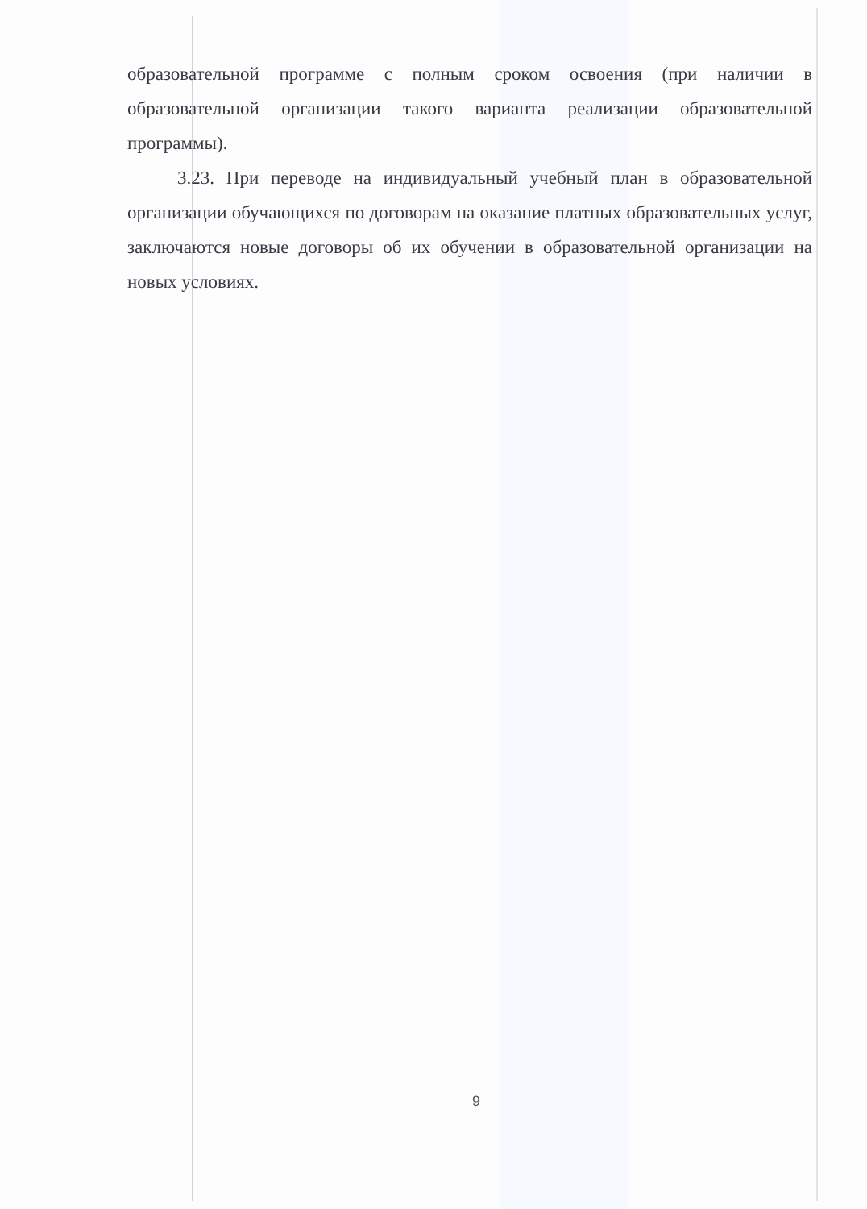образовательной программе с полным сроком освоения (при наличии в образовательной организации такого варианта реализации образовательной программы).
3.23. При переводе на индивидуальный учебный план в образовательной организации обучающихся по договорам на оказание платных образовательных услуг, заключаются новые договоры об их обучении в образовательной организации на новых условиях.
9